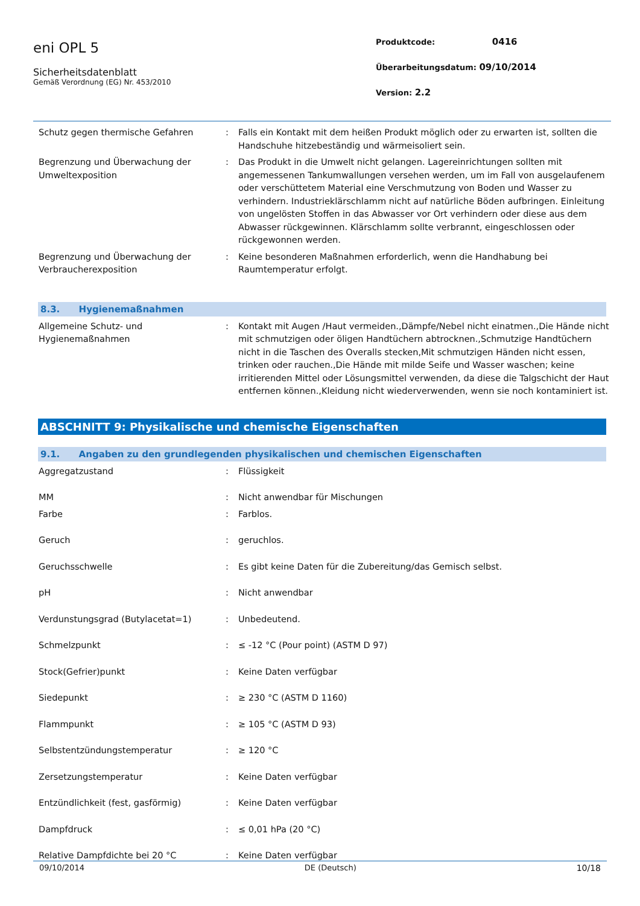eni OPL 5
Sicherheitsdatenblatt
Gemäß Verordnung (EG) Nr. 453/2010
Produktcode: 0416
Überarbeitungsdatum: 09/10/2014
Version: 2.2
| Schutz gegen thermische Gefahren | : | Falls ein Kontakt mit dem heißen Produkt möglich oder zu erwarten ist, sollten die Handschuhe hitzebeständig und wärmeisoliert sein. |
| Begrenzung und Überwachung der Umweltexposition | : | Das Produkt in die Umwelt nicht gelangen. Lagereinrichtungen sollten mit angemessenen Tankumwallungen versehen werden, um im Fall von ausgelaufenem oder verschüttetem Material eine Verschmutzung von Boden und Wasser zu verhindern. Industrieklärschlamm nicht auf natürliche Böden aufbringen. Einleitung von ungelösten Stoffen in das Abwasser vor Ort verhindern oder diese aus dem Abwasser rückgewinnen. Klärschlamm sollte verbrannt, eingeschlossen oder rückgewonnen werden. |
| Begrenzung und Überwachung der Verbraucherexposition | : | Keine besonderen Maßnahmen erforderlich, wenn die Handhabung bei Raumtemperatur erfolgt. |
8.3. Hygienemaßnahmen
| Allgemeine Schutz- und Hygienemaßnahmen | : | Kontakt mit Augen /Haut vermeiden.,Dämpfe/Nebel nicht einatmen.,Die Hände nicht mit schmutzigen oder öligen Handtüchern abtrocknen.,Schmutzige Handtüchern nicht in die Taschen des Overalls stecken,Mit schmutzigen Händen nicht essen, trinken oder rauchen.,Die Hände mit milde Seife und Wasser waschen; keine irritierenden Mittel oder Lösungsmittel verwenden, da diese die Talgschicht der Haut entfernen können.,Kleidung nicht wiederverwenden, wenn sie noch kontaminiert ist. |
ABSCHNITT 9: Physikalische und chemische Eigenschaften
9.1. Angaben zu den grundlegenden physikalischen und chemischen Eigenschaften
| Aggregatzustand | : | Flüssigkeit |
| MM | : | Nicht anwendbar für Mischungen |
| Farbe | : | Farblos. |
| Geruch | : | geruchlos. |
| Geruchsschwelle | : | Es gibt keine Daten für die Zubereitung/das Gemisch selbst. |
| pH | : | Nicht anwendbar |
| Verdunstungsgrad (Butylacetat=1) | : | Unbedeutend. |
| Schmelzpunkt | : | ≤ -12 °C (Pour point) (ASTM D 97) |
| Stock(Gefrier)punkt | : | Keine Daten verfügbar |
| Siedepunkt | : | ≥ 230 °C (ASTM D 1160) |
| Flammpunkt | : | ≥ 105 °C (ASTM D 93) |
| Selbstentzündungstemperatur | : | ≥ 120 °C |
| Zersetzungstemperatur | : | Keine Daten verfügbar |
| Entzündlichkeit (fest, gasförmig) | : | Keine Daten verfügbar |
| Dampfdruck | : | ≤ 0,01 hPa (20 °C) |
| Relative Dampfdichte bei 20 °C | : | Keine Daten verfügbar |
09/10/2014 DE (Deutsch) 10/18